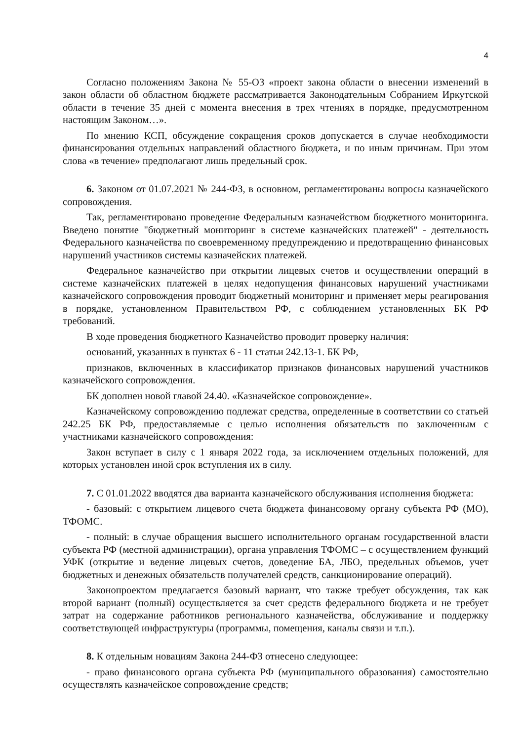4
Согласно положениям Закона № 55-ОЗ «проект закона области о внесении изменений в закон области об областном бюджете рассматривается Законодательным Собранием Иркутской области в течение 35 дней с момента внесения в трех чтениях в порядке, предусмотренном настоящим Законом…».
По мнению КСП, обсуждение сокращения сроков допускается в случае необходимости финансирования отдельных направлений областного бюджета, и по иным причинам. При этом слова «в течение» предполагают лишь предельный срок.
6. Законом от 01.07.2021 № 244-ФЗ, в основном, регламентированы вопросы казначейского сопровождения.
Так, регламентировано проведение Федеральным казначейством бюджетного мониторинга. Введено понятие "бюджетный мониторинг в системе казначейских платежей" - деятельность Федерального казначейства по своевременному предупреждению и предотвращению финансовых нарушений участников системы казначейских платежей.
Федеральное казначейство при открытии лицевых счетов и осуществлении операций в системе казначейских платежей в целях недопущения финансовых нарушений участниками казначейского сопровождения проводит бюджетный мониторинг и применяет меры реагирования в порядке, установленном Правительством РФ, с соблюдением установленных БК РФ требований.
В ходе проведения бюджетного Казначейство проводит проверку наличия:
оснований, указанных в пунктах 6 - 11 статьи 242.13-1. БК РФ,
признаков, включенных в классификатор признаков финансовых нарушений участников казначейского сопровождения.
БК дополнен новой главой 24.40. «Казначейское сопровождение».
Казначейскому сопровождению подлежат средства, определенные в соответствии со статьей 242.25 БК РФ, предоставляемые с целью исполнения обязательств по заключенным с участниками казначейского сопровождения:
Закон вступает в силу с 1 января 2022 года, за исключением отдельных положений, для которых установлен иной срок вступления их в силу.
7. С 01.01.2022 вводятся два варианта казначейского обслуживания исполнения бюджета:
- базовый: с открытием лицевого счета бюджета финансовому органу субъекта РФ (МО), ТФОМС.
- полный: в случае обращения высшего исполнительного органам государственной власти субъекта РФ (местной администрации), органа управления ТФОМС – с осуществлением функций УФК (открытие и ведение лицевых счетов, доведение БА, ЛБО, предельных объемов, учет бюджетных и денежных обязательств получателей средств, санкционирование операций).
Законопроектом предлагается базовый вариант, что также требует обсуждения, так как второй вариант (полный) осуществляется за счет средств федерального бюджета и не требует затрат на содержание работников регионального казначейства, обслуживание и поддержку соответствующей инфраструктуры (программы, помещения, каналы связи и т.п.).
8. К отдельным новациям Закона 244-ФЗ отнесено следующее:
- право финансового органа субъекта РФ (муниципального образования) самостоятельно осуществлять казначейское сопровождение средств;